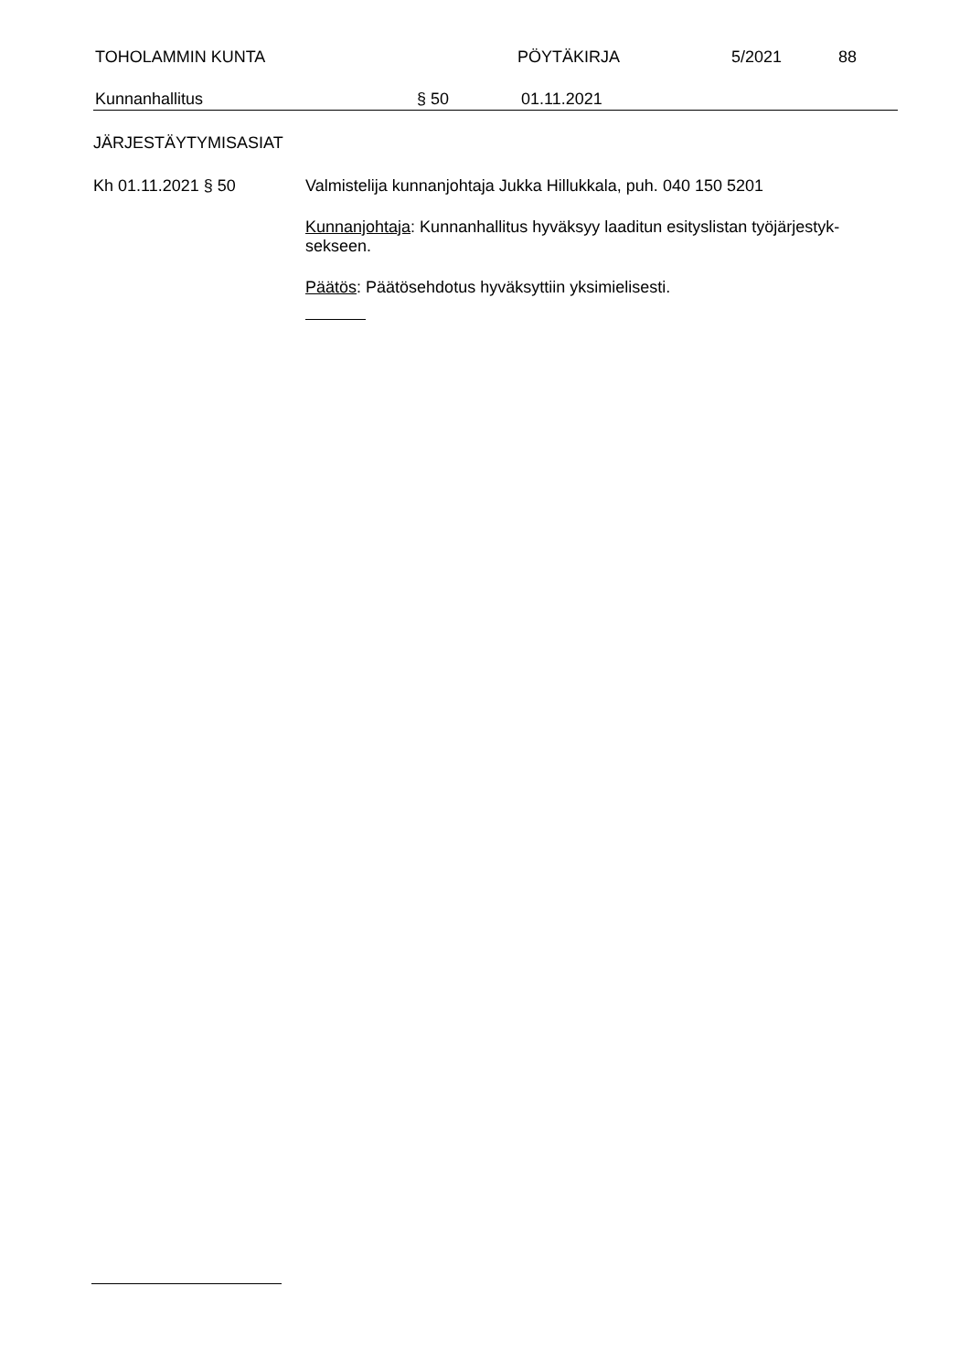TOHOLAMMIN KUNTA PÖYTÄKIRJA 5/2021 88
Kunnanhallitus § 50 01.11.2021
JÄRJESTÄYTYMISASIAT
Kh 01.11.2021 § 50
Valmistelija kunnanjohtaja Jukka Hillukkala, puh. 040 150 5201
Kunnanjohtaja: Kunnanhallitus hyväksyy laaditun esityslistan työjärjestyk-sekseen.
Päätös: Päätösehdotus hyväksyttiin yksimielisesti.